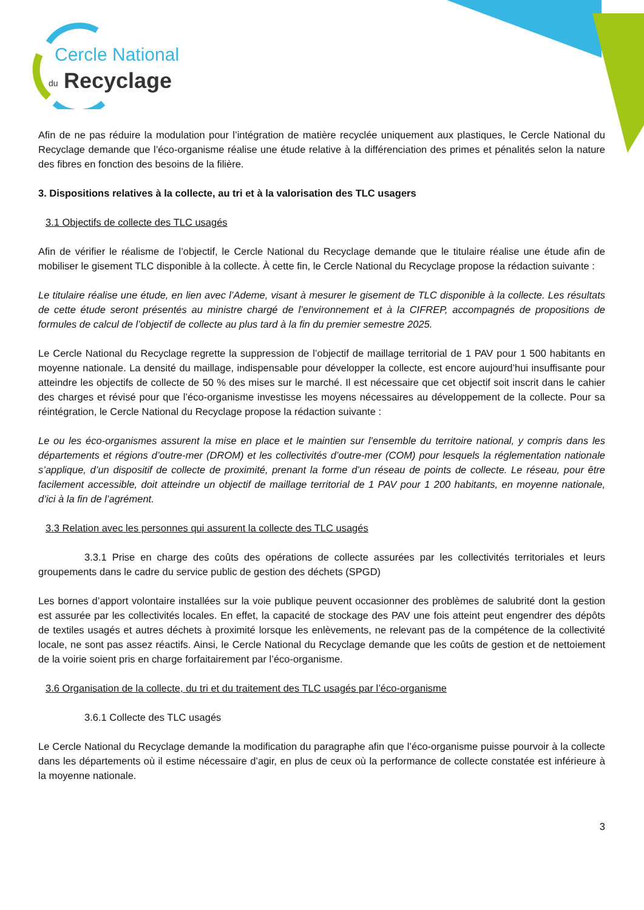Cercle National
du
Recyclage
Afin de ne pas réduire la modulation pour l’intégration de matière recyclée uniquement aux plastiques, le Cercle National du Recyclage demande que l’éco-organisme réalise une étude relative à la différenciation des primes et pénalités selon la nature des fibres en fonction des besoins de la filière.
3. Dispositions relatives à la collecte, au tri et à la valorisation des TLC usagers
3.1 Objectifs de collecte des TLC usagés
Afin de vérifier le réalisme de l’objectif, le Cercle National du Recyclage demande que le titulaire réalise une étude afin de mobiliser le gisement TLC disponible à la collecte. À cette fin, le Cercle National du Recyclage propose la rédaction suivante :
Le titulaire réalise une étude, en lien avec l’Ademe, visant à mesurer le gisement de TLC disponible à la collecte. Les résultats de cette étude seront présentés au ministre chargé de l’environnement et à la CIFREP, accompagnés de propositions de formules de calcul de l’objectif de collecte au plus tard à la fin du premier semestre 2025.
Le Cercle National du Recyclage regrette la suppression de l’objectif de maillage territorial de 1 PAV pour 1 500 habitants en moyenne nationale. La densité du maillage, indispensable pour développer la collecte, est encore aujourd’hui insuffisante pour atteindre les objectifs de collecte de 50 % des mises sur le marché. Il est nécessaire que cet objectif soit inscrit dans le cahier des charges et révisé pour que l’éco-organisme investisse les moyens nécessaires au développement de la collecte. Pour sa réintégration, le Cercle National du Recyclage propose la rédaction suivante :
Le ou les éco-organismes assurent la mise en place et le maintien sur l’ensemble du territoire national, y compris dans les départements et régions d’outre-mer (DROM) et les collectivités d’outre-mer (COM) pour lesquels la réglementation nationale s’applique, d’un dispositif de collecte de proximité, prenant la forme d’un réseau de points de collecte. Le réseau, pour être facilement accessible, doit atteindre un objectif de maillage territorial de 1 PAV pour 1 200 habitants, en moyenne nationale, d’ici à la fin de l’agrément.
3.3 Relation avec les personnes qui assurent la collecte des TLC usagés
3.3.1 Prise en charge des coûts des opérations de collecte assurées par les collectivités territoriales et leurs groupements dans le cadre du service public de gestion des déchets (SPGD)
Les bornes d’apport volontaire installées sur la voie publique peuvent occasionner des problèmes de salubrité dont la gestion est assurée par les collectivités locales. En effet, la capacité de stockage des PAV une fois atteint peut engendrer des dépôts de textiles usagés et autres déchets à proximité lorsque les enlèvements, ne relevant pas de la compétence de la collectivité locale, ne sont pas assez réactifs. Ainsi, le Cercle National du Recyclage demande que les coûts de gestion et de nettoiement de la voirie soient pris en charge forfaitairement par l’éco-organisme.
3.6 Organisation de la collecte, du tri et du traitement des TLC usagés par l’éco-organisme
3.6.1 Collecte des TLC usagés
Le Cercle National du Recyclage demande la modification du paragraphe afin que l’éco-organisme puisse pourvoir à la collecte dans les départements où il estime nécessaire d’agir, en plus de ceux où la performance de collecte constatée est inférieure à la moyenne nationale.
3